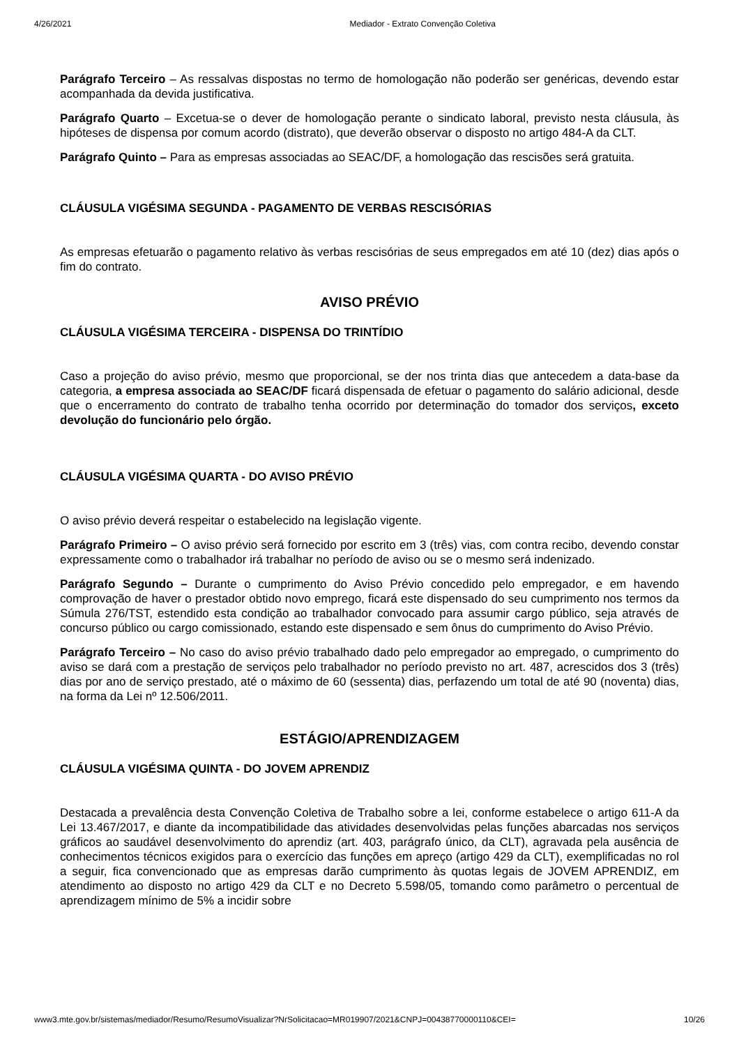4/26/2021 Mediador - Extrato Convenção Coletiva
Parágrafo Terceiro – As ressalvas dispostas no termo de homologação não poderão ser genéricas, devendo estar acompanhada da devida justificativa.
Parágrafo Quarto – Excetua-se o dever de homologação perante o sindicato laboral, previsto nesta cláusula, às hipóteses de dispensa por comum acordo (distrato), que deverão observar o disposto no artigo 484-A da CLT.
Parágrafo Quinto – Para as empresas associadas ao SEAC/DF, a homologação das rescisões será gratuita.
CLÁUSULA VIGÉSIMA SEGUNDA - PAGAMENTO DE VERBAS RESCISÓRIAS
As empresas efetuarão o pagamento relativo às verbas rescisórias de seus empregados em até 10 (dez) dias após o fim do contrato.
AVISO PRÉVIO
CLÁUSULA VIGÉSIMA TERCEIRA - DISPENSA DO TRINTÍDIO
Caso a projeção do aviso prévio, mesmo que proporcional, se der nos trinta dias que antecedem a data-base da categoria, a empresa associada ao SEAC/DF ficará dispensada de efetuar o pagamento do salário adicional, desde que o encerramento do contrato de trabalho tenha ocorrido por determinação do tomador dos serviços, exceto devolução do funcionário pelo órgão.
CLÁUSULA VIGÉSIMA QUARTA - DO AVISO PRÉVIO
O aviso prévio deverá respeitar o estabelecido na legislação vigente.
Parágrafo Primeiro – O aviso prévio será fornecido por escrito em 3 (três) vias, com contra recibo, devendo constar expressamente como o trabalhador irá trabalhar no período de aviso ou se o mesmo será indenizado.
Parágrafo Segundo – Durante o cumprimento do Aviso Prévio concedido pelo empregador, e em havendo comprovação de haver o prestador obtido novo emprego, ficará este dispensado do seu cumprimento nos termos da Súmula 276/TST, estendido esta condição ao trabalhador convocado para assumir cargo público, seja através de concurso público ou cargo comissionado, estando este dispensado e sem ônus do cumprimento do Aviso Prévio.
Parágrafo Terceiro – No caso do aviso prévio trabalhado dado pelo empregador ao empregado, o cumprimento do aviso se dará com a prestação de serviços pelo trabalhador no período previsto no art. 487, acrescidos dos 3 (três) dias por ano de serviço prestado, até o máximo de 60 (sessenta) dias, perfazendo um total de até 90 (noventa) dias, na forma da Lei nº 12.506/2011.
ESTÁGIO/APRENDIZAGEM
CLÁUSULA VIGÉSIMA QUINTA - DO JOVEM APRENDIZ
Destacada a prevalência desta Convenção Coletiva de Trabalho sobre a lei, conforme estabelece o artigo 611-A da Lei 13.467/2017, e diante da incompatibilidade das atividades desenvolvidas pelas funções abarcadas nos serviços gráficos ao saudável desenvolvimento do aprendiz (art. 403, parágrafo único, da CLT), agravada pela ausência de conhecimentos técnicos exigidos para o exercício das funções em apreço (artigo 429 da CLT), exemplificadas no rol a seguir, fica convencionado que as empresas darão cumprimento às quotas legais de JOVEM APRENDIZ, em atendimento ao disposto no artigo 429 da CLT e no Decreto 5.598/05, tomando como parâmetro o percentual de aprendizagem mínimo de 5% a incidir sobre
www3.mte.gov.br/sistemas/mediador/Resumo/ResumoVisualizar?NrSolicitacao=MR019907/2021&CNPJ=00438770000110&CEI= 10/26